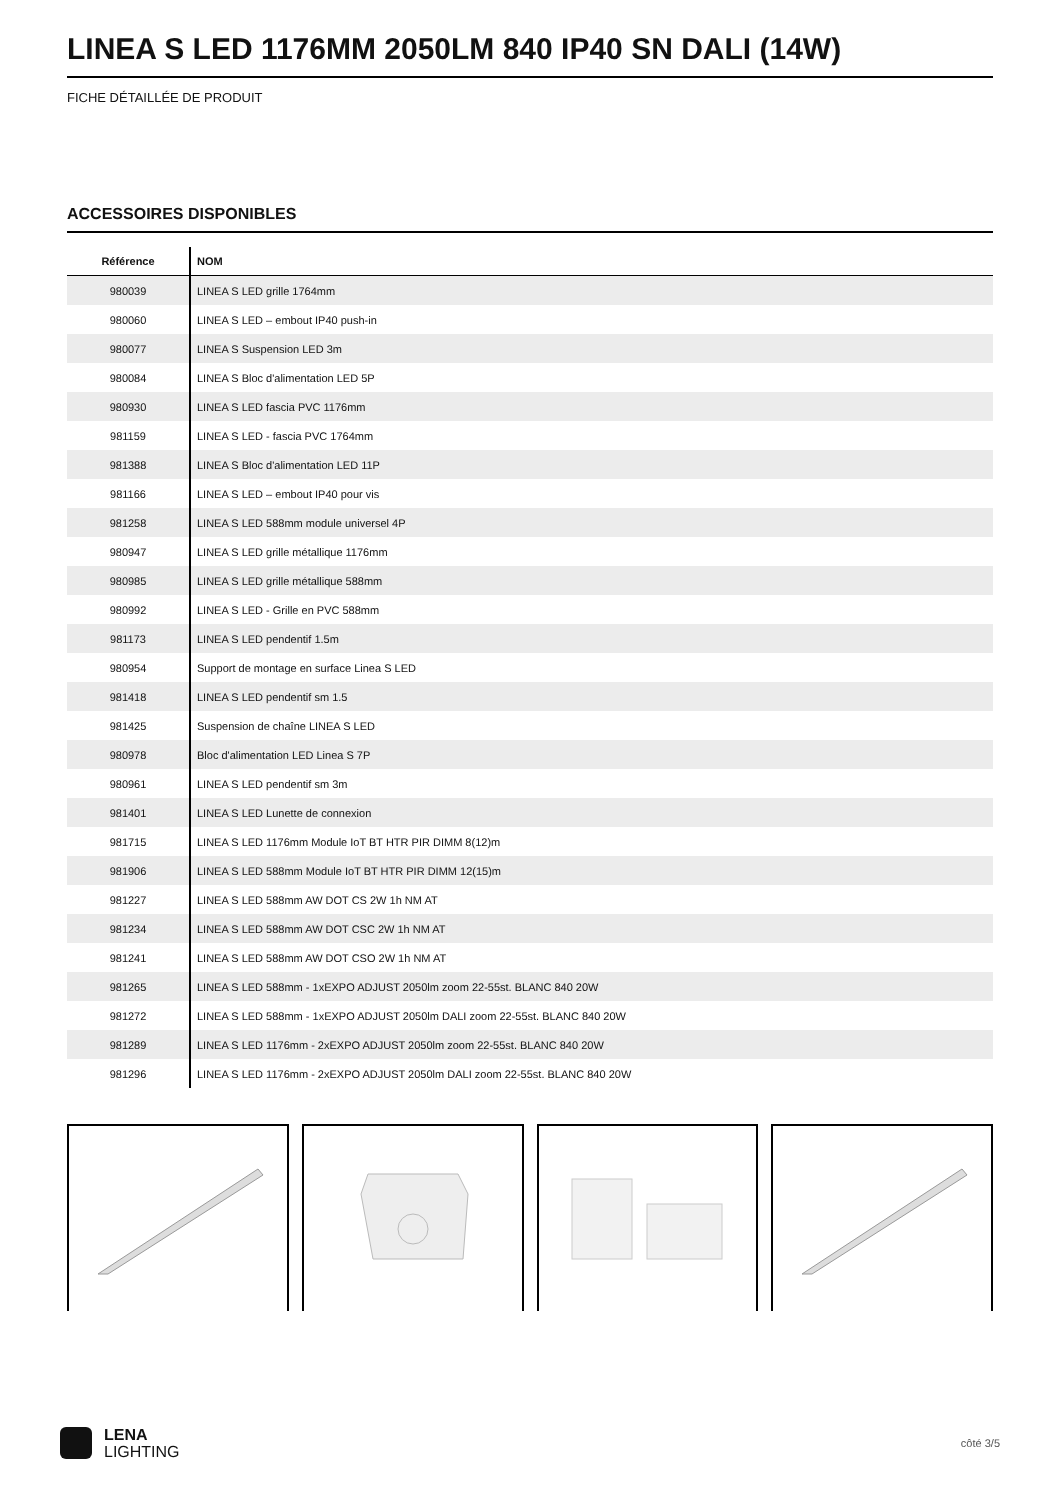LINEA S LED 1176MM 2050LM 840 IP40 SN DALI (14W)
FICHE DÉTAILLÉE DE PRODUIT
ACCESSOIRES DISPONIBLES
| Référence | NOM |
| --- | --- |
| 980039 | LINEA S LED grille 1764mm |
| 980060 | LINEA S LED – embout IP40 push-in |
| 980077 | LINEA S Suspension LED 3m |
| 980084 | LINEA S Bloc d'alimentation LED 5P |
| 980930 | LINEA S LED fascia PVC 1176mm |
| 981159 | LINEA S LED - fascia PVC 1764mm |
| 981388 | LINEA S Bloc d'alimentation LED 11P |
| 981166 | LINEA S LED – embout IP40 pour vis |
| 981258 | LINEA S LED 588mm module universel 4P |
| 980947 | LINEA S LED grille métallique 1176mm |
| 980985 | LINEA S LED grille métallique 588mm |
| 980992 | LINEA S LED - Grille en PVC 588mm |
| 981173 | LINEA S LED pendentif 1.5m |
| 980954 | Support de montage en surface Linea S LED |
| 981418 | LINEA S LED pendentif sm 1.5 |
| 981425 | Suspension de chaîne LINEA S LED |
| 980978 | Bloc d'alimentation LED Linea S 7P |
| 980961 | LINEA S LED pendentif sm 3m |
| 981401 | LINEA S LED Lunette de connexion |
| 981715 | LINEA S LED 1176mm Module IoT BT HTR PIR DIMM 8(12)m |
| 981906 | LINEA S LED 588mm Module IoT BT HTR PIR DIMM 12(15)m |
| 981227 | LINEA S LED 588mm AW DOT CS 2W 1h NM AT |
| 981234 | LINEA S LED 588mm AW DOT CSC 2W 1h NM AT |
| 981241 | LINEA S LED 588mm AW DOT CSO 2W 1h NM AT |
| 981265 | LINEA S LED 588mm - 1xEXPO ADJUST 2050lm zoom 22-55st. BLANC 840 20W |
| 981272 | LINEA S LED 588mm - 1xEXPO ADJUST 2050lm DALI zoom 22-55st. BLANC 840 20W |
| 981289 | LINEA S LED 1176mm - 2xEXPO ADJUST 2050lm zoom 22-55st. BLANC 840 20W |
| 981296 | LINEA S LED 1176mm - 2xEXPO ADJUST 2050lm DALI zoom 22-55st. BLANC 840 20W |
LENA
LIGHTING
côté 3/5